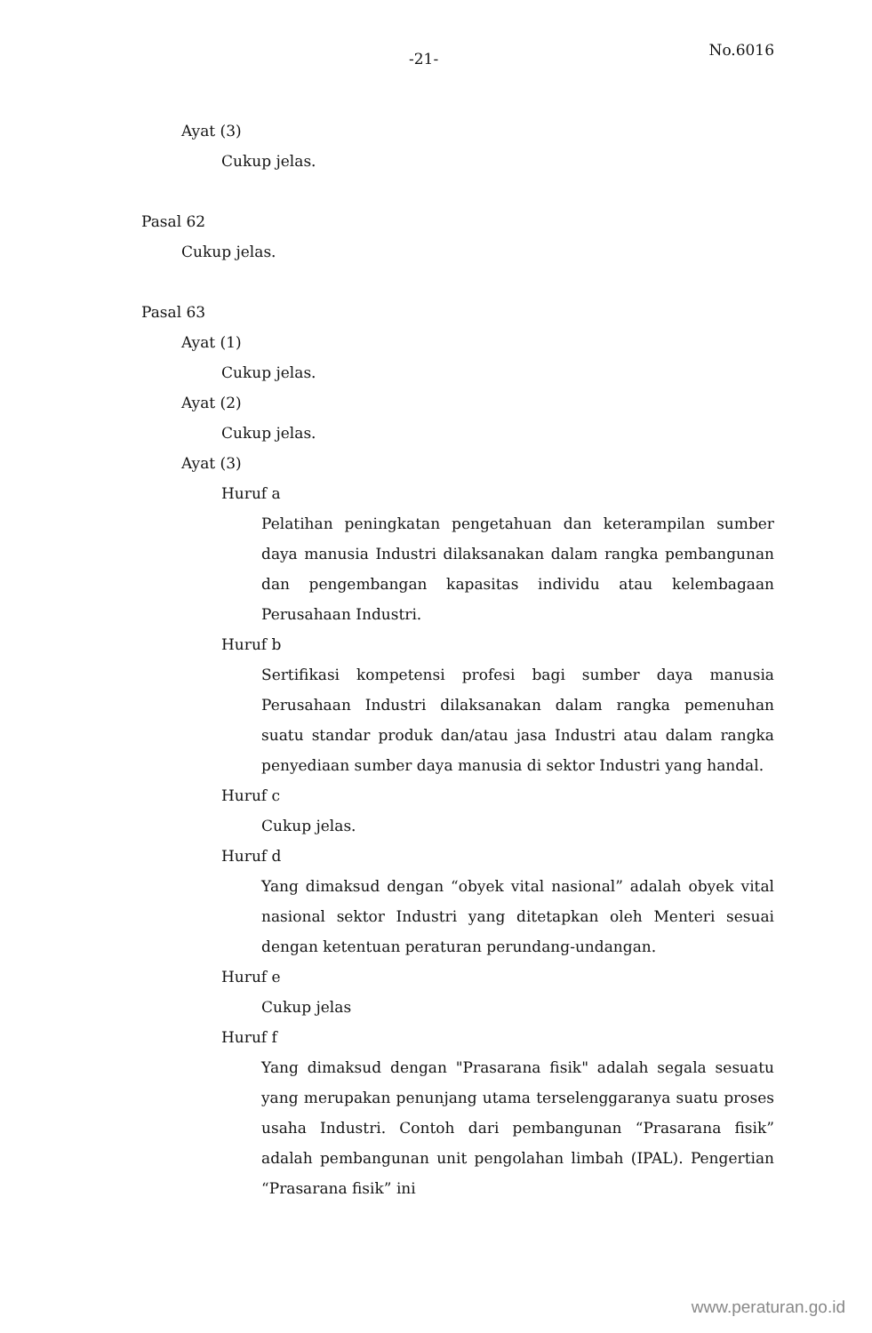-21- No.6016
Ayat (3)
Cukup jelas.
Pasal 62
Cukup jelas.
Pasal 63
Ayat (1)
Cukup jelas.
Ayat (2)
Cukup jelas.
Ayat (3)
Huruf a
Pelatihan peningkatan pengetahuan dan keterampilan sumber daya manusia Industri dilaksanakan dalam rangka pembangunan dan pengembangan kapasitas individu atau kelembagaan Perusahaan Industri.
Huruf b
Sertifikasi kompetensi profesi bagi sumber daya manusia Perusahaan Industri dilaksanakan dalam rangka pemenuhan suatu standar produk dan/atau jasa Industri atau dalam rangka penyediaan sumber daya manusia di sektor Industri yang handal.
Huruf c
Cukup jelas.
Huruf d
Yang dimaksud dengan “obyek vital nasional” adalah obyek vital nasional sektor Industri yang ditetapkan oleh Menteri sesuai dengan ketentuan peraturan perundang-undangan.
Huruf e
Cukup jelas
Huruf f
Yang dimaksud dengan "Prasarana fisik" adalah segala sesuatu yang merupakan penunjang utama terselenggaranya suatu proses usaha Industri. Contoh dari pembangunan “Prasarana fisik” adalah pembangunan unit pengolahan limbah (IPAL). Pengertian “Prasarana fisik” ini
www.peraturan.go.id